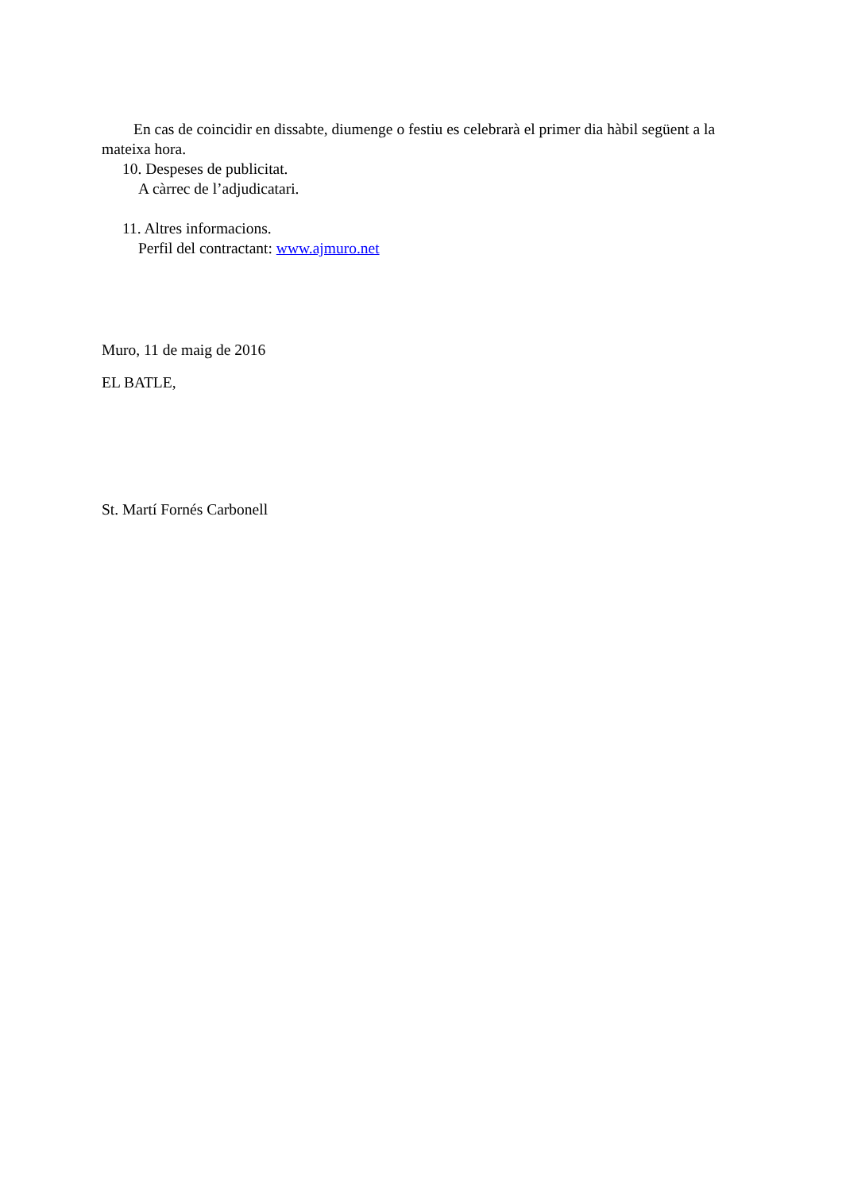En cas de coincidir en dissabte, diumenge o festiu es celebrarà el primer dia hàbil següent a la mateixa hora.
10. Despeses de publicitat.
A càrrec de l’adjudicatari.
11. Altres informacions.
Perfil del contractant: www.ajmuro.net
Muro, 11 de maig de 2016
EL BATLE,
St. Martí Fornés Carbonell